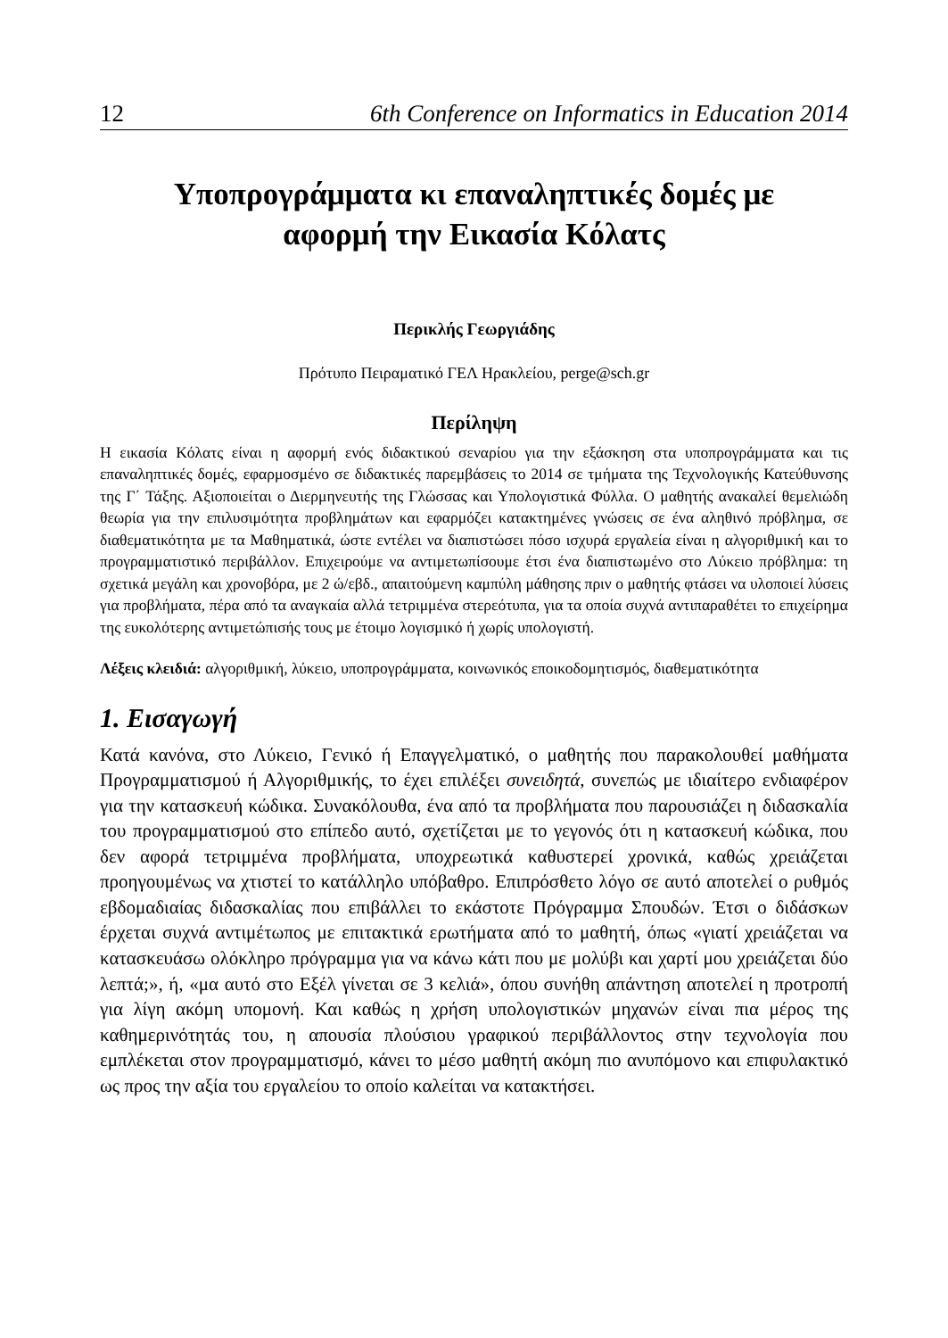12 6th Conference on Informatics in Education 2014
Υποπρογράμματα κι επαναληπτικές δομές με
αφορμή την Εικασία Κόλατς
Περικλής Γεωργιάδης
Πρότυπο Πειραματικό ΓΕΛ Ηρακλείου, perge@sch.gr
Περίληψη
Η εικασία Κόλατς είναι η αφορμή ενός διδακτικού σεναρίου για την εξάσκηση στα υποπρογράμματα και τις επαναληπτικές δομές, εφαρμοσμένο σε διδακτικές παρεμβάσεις το 2014 σε τμήματα της Τεχνολογικής Κατεύθυνσης της Γ΄ Τάξης. Αξιοποιείται ο Διερμηνευτής της Γλώσσας και Υπολογιστικά Φύλλα. Ο μαθητής ανακαλεί θεμελιώδη θεωρία για την επιλυσιμότητα προβλημάτων και εφαρμόζει κατακτημένες γνώσεις σε ένα αληθινό πρόβλημα, σε διαθεματικότητα με τα Μαθηματικά, ώστε εντέλει να διαπιστώσει πόσο ισχυρά εργαλεία είναι η αλγοριθμική και το προγραμματιστικό περιβάλλον. Επιχειρούμε να αντιμετωπίσουμε έτσι ένα διαπιστωμένο στο Λύκειο πρόβλημα: τη σχετικά μεγάλη και χρονοβόρα, με 2 ώ/εβδ., απαιτούμενη καμπύλη μάθησης πριν ο μαθητής φτάσει να υλοποιεί λύσεις για προβλήματα, πέρα από τα αναγκαία αλλά τετριμμένα στερεότυπα, για τα οποία συχνά αντιπαραθέτει το επιχείρημα της ευκολότερης αντιμετώπισής τους με έτοιμο λογισμικό ή χωρίς υπολογιστή.
Λέξεις κλειδιά: αλγοριθμική, λύκειο, υποπρογράμματα, κοινωνικός εποικοδομητισμός, διαθεματικότητα
1. Εισαγωγή
Κατά κανόνα, στο Λύκειο, Γενικό ή Επαγγελματικό, ο μαθητής που παρακολουθεί μαθήματα Προγραμματισμού ή Αλγοριθμικής, το έχει επιλέξει συνειδητά, συνεπώς με ιδιαίτερο ενδιαφέρον για την κατασκευή κώδικα. Συνακόλουθα, ένα από τα προβλήματα που παρουσιάζει η διδασκαλία του προγραμματισμού στο επίπεδο αυτό, σχετίζεται με το γεγονός ότι η κατασκευή κώδικα, που δεν αφορά τετριμμένα προβλήματα, υποχρεωτικά καθυστερεί χρονικά, καθώς χρειάζεται προηγουμένως να χτιστεί το κατάλληλο υπόβαθρο. Επιπρόσθετο λόγο σε αυτό αποτελεί ο ρυθμός εβδομαδιαίας διδασκαλίας που επιβάλλει το εκάστοτε Πρόγραμμα Σπουδών. Έτσι ο διδάσκων έρχεται συχνά αντιμέτωπος με επιτακτικά ερωτήματα από το μαθητή, όπως «γιατί χρειάζεται να κατασκευάσω ολόκληρο πρόγραμμα για να κάνω κάτι που με μολύβι και χαρτί μου χρειάζεται δύο λεπτά;», ή, «μα αυτό στο Εξέλ γίνεται σε 3 κελιά», όπου συνήθη απάντηση αποτελεί η προτροπή για λίγη ακόμη υπομονή. Και καθώς η χρήση υπολογιστικών μηχανών είναι πια μέρος της καθημερινότητάς του, η απουσία πλούσιου γραφικού περιβάλλοντος στην τεχνολογία που εμπλέκεται στον προγραμματισμό, κάνει το μέσο μαθητή ακόμη πιο ανυπόμονο και επιφυλακτικό ως προς την αξία του εργαλείου το οποίο καλείται να κατακτήσει.